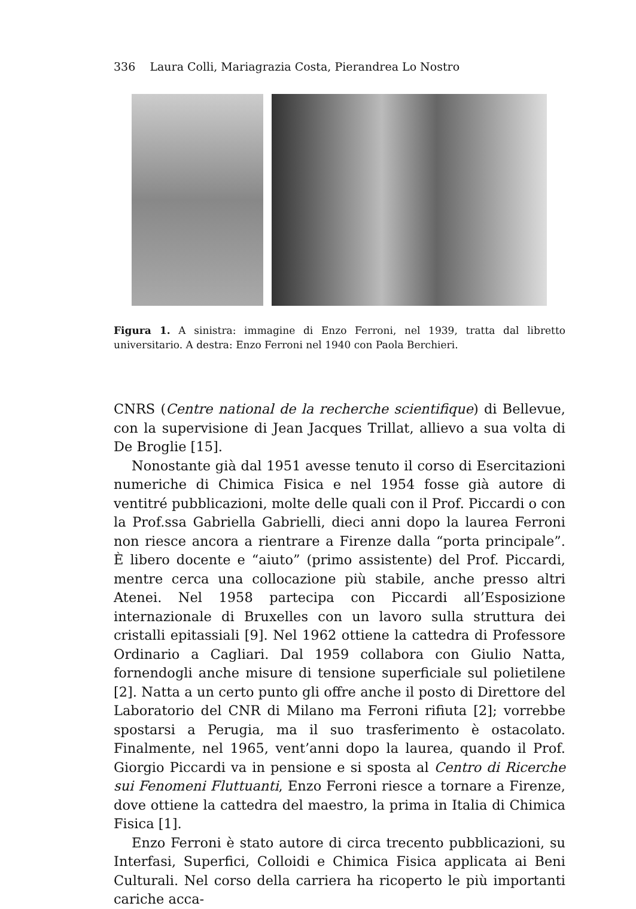336 Laura Colli, Mariagrazia Costa, Pierandrea Lo Nostro
Figura 1. A sinistra: immagine di Enzo Ferroni, nel 1939, tratta dal libretto universitario. A destra: Enzo Ferroni nel 1940 con Paola Berchieri.
CNRS (Centre national de la recherche scientifique) di Bellevue, con la supervisione di Jean Jacques Trillat, allievo a sua volta di De Broglie [15].
Nonostante già dal 1951 avesse tenuto il corso di Esercitazioni numeriche di Chimica Fisica e nel 1954 fosse già autore di ventitré pubblicazioni, molte delle quali con il Prof. Piccardi o con la Prof.ssa Gabriella Gabrielli, dieci anni dopo la laurea Ferroni non riesce ancora a rientrare a Firenze dalla “porta principale”. È libero docente e “aiuto” (primo assistente) del Prof. Piccardi, mentre cerca una collocazione più stabile, anche presso altri Atenei. Nel 1958 partecipa con Piccardi all’Esposizione internazionale di Bruxelles con un lavoro sulla struttura dei cristalli epitassiali [9]. Nel 1962 ottiene la cattedra di Professore Ordinario a Cagliari. Dal 1959 collabora con Giulio Natta, fornendogli anche misure di tensione superficiale sul polietilene [2]. Natta a un certo punto gli offre anche il posto di Direttore del Laboratorio del CNR di Milano ma Ferroni rifiuta [2]; vorrebbe spostarsi a Perugia, ma il suo trasferimento è ostacolato. Finalmente, nel 1965, vent’anni dopo la laurea, quando il Prof. Giorgio Piccardi va in pensione e si sposta al Centro di Ricerche sui Fenomeni Fluttuanti, Enzo Ferroni riesce a tornare a Firenze, dove ottiene la cattedra del maestro, la prima in Italia di Chimica Fisica [1].
Enzo Ferroni è stato autore di circa trecento pubblicazioni, su Interfasi, Superfici, Colloidi e Chimica Fisica applicata ai Beni Culturali. Nel corso della carriera ha ricoperto le più importanti cariche acca-